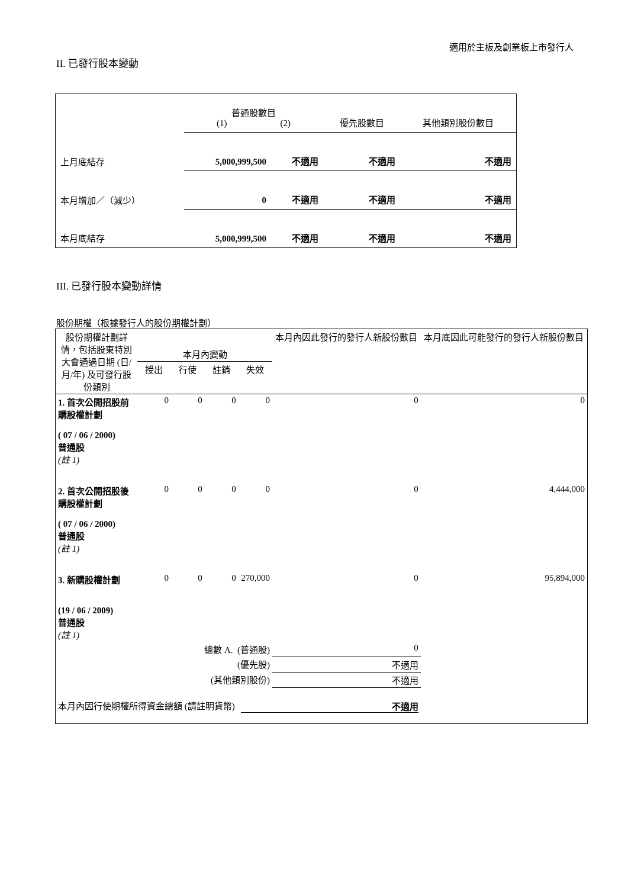適用於主板及創業板上市發行人
II. 已發行股本變動
| | 普通股數目 (1) (2) | | 優先股數目 | 其他類別股份數目 |
| 上月底結存 | 5,000,999,500 | 不適用 | 不適用 | 不適用 |
| 本月增加／（減少） | 0 | 不適用 | 不適用 | 不適用 |
| 本月底結存 | 5,000,999,500 | 不適用 | 不適用 | 不適用 |
III. 已發行股本變動詳情
股份期權（根據發行人的股份期權計劃）
| 股份期權計劃詳情，包括股東特別大會通過日期 (日/月/年) 及可發行股份類別 | 本月內變動 | | | | 本月內因此發行的發行人新股份數目 | 本月底因此可能發行的發行人新股份數目 |
| --- | --- | --- | --- | --- | --- | --- |
| | 授出 | 行使 | 註銷 | 失效 | | |
| 1. 首次公開招股前購股權計劃 ( 07 / 06 / 2000) 普通股 (註 1) | 0 | 0 | 0 | 0 | 0 | 0 |
| 2. 首次公開招股後購股權計劃 ( 07 / 06 / 2000) 普通股 (註 1) | 0 | 0 | 0 | 0 | 0 | 4,444,000 |
| 3. 新購股權計劃 (19 / 06 / 2009) 普通股 (註 1) | 0 | 0 | 0 | 270,000 | 0 | 95,894,000 |
| 總數 A. (普通股) | | | | | 0 | |
| (優先股) | | | | | 不適用 | |
| (其他類別股份) | | | | | 不適用 | |
| 本月內因行使期權所得資金總額 (請註明貨幣) | | | | 不適用 | | |